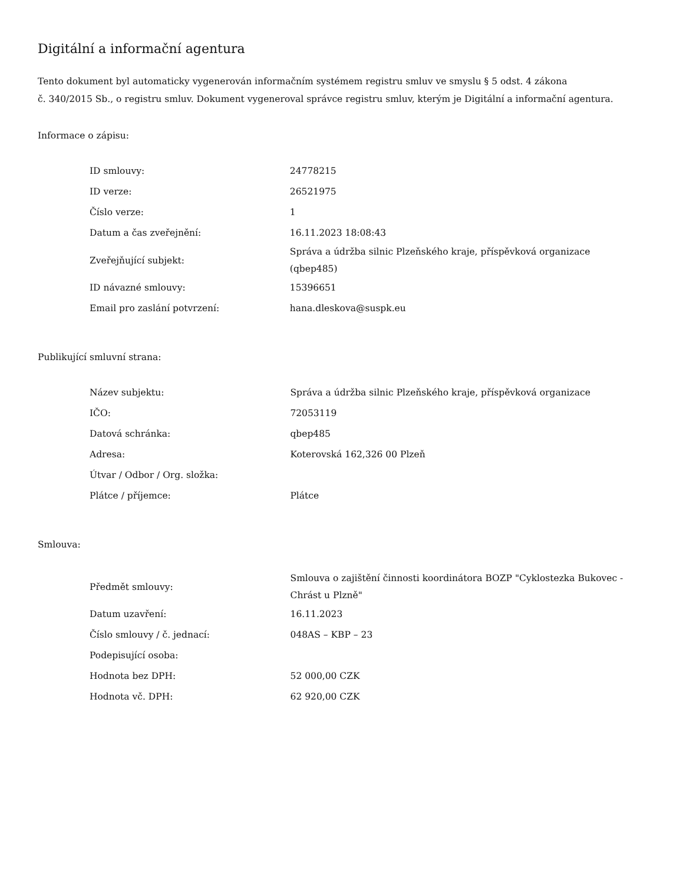Digitální a informační agentura
Tento dokument byl automaticky vygenerován informačním systémem registru smluv ve smyslu § 5 odst. 4 zákona
č. 340/2015 Sb., o registru smluv. Dokument vygeneroval správce registru smluv, kterým je Digitální a informační agentura.
Informace o zápisu:
| ID smlouvy: | 24778215 |
| ID verze: | 26521975 |
| Číslo verze: | 1 |
| Datum a čas zveřejnění: | 16.11.2023 18:08:43 |
| Zveřejňující subjekt: | Správa a údržba silnic Plzeňského kraje, příspěvková organizace (qbep485) |
| ID návazné smlouvy: | 15396651 |
| Email pro zaslání potvrzení: | hana.dleskova@suspk.eu |
Publikující smluvní strana:
| Název subjektu: | Správa a údržba silnic Plzeňského kraje, příspěvková organizace |
| IČO: | 72053119 |
| Datová schránka: | qbep485 |
| Adresa: | Koterovská 162,326 00 Plzeň |
| Útvar / Odbor / Org. složka: | |
| Plátce / příjemce: | Plátce |
Smlouva:
| Předmět smlouvy: | Smlouva o zajištění činnosti koordinátora BOZP "Cyklostezka Bukovec - Chrást u Plzně" |
| Datum uzavření: | 16.11.2023 |
| Číslo smlouvy / č. jednací: | 048AS – KBP – 23 |
| Podepisující osoba: | |
| Hodnota bez DPH: | 52 000,00 CZK |
| Hodnota vč. DPH: | 62 920,00 CZK |